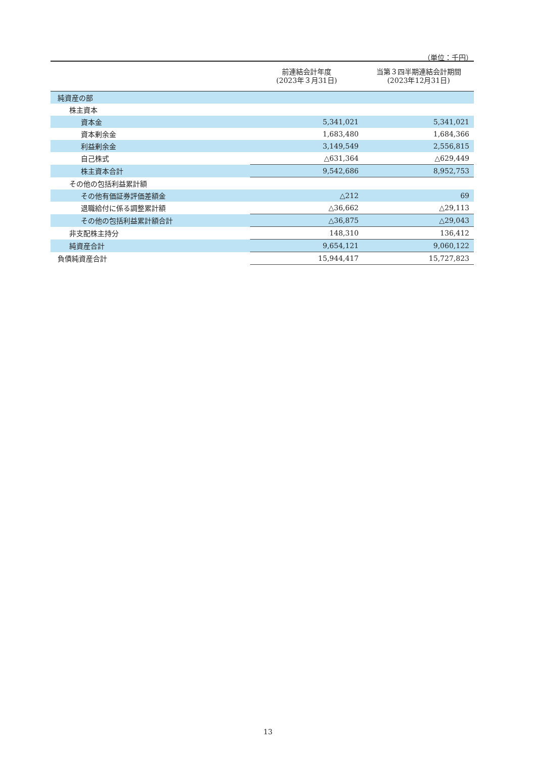（単位：千円）
| | 前連結会計年度 (2023年３月31日) | 当第３四半期連結会計期間 (2023年12月31日) |
| --- | --- | --- |
| 純資産の部 | | |
| 株主資本 | | |
| 資本金 | 5,341,021 | 5,341,021 |
| 資本剰余金 | 1,683,480 | 1,684,366 |
| 利益剰余金 | 3,149,549 | 2,556,815 |
| 自己株式 | △631,364 | △629,449 |
| 株主資本合計 | 9,542,686 | 8,952,753 |
| その他の包括利益累計額 | | |
| その他有価証券評価差額金 | △212 | 69 |
| 退職給付に係る調整累計額 | △36,662 | △29,113 |
| その他の包括利益累計額合計 | △36,875 | △29,043 |
| 非支配株主持分 | 148,310 | 136,412 |
| 純資産合計 | 9,654,121 | 9,060,122 |
| 負債純資産合計 | 15,944,417 | 15,727,823 |
13